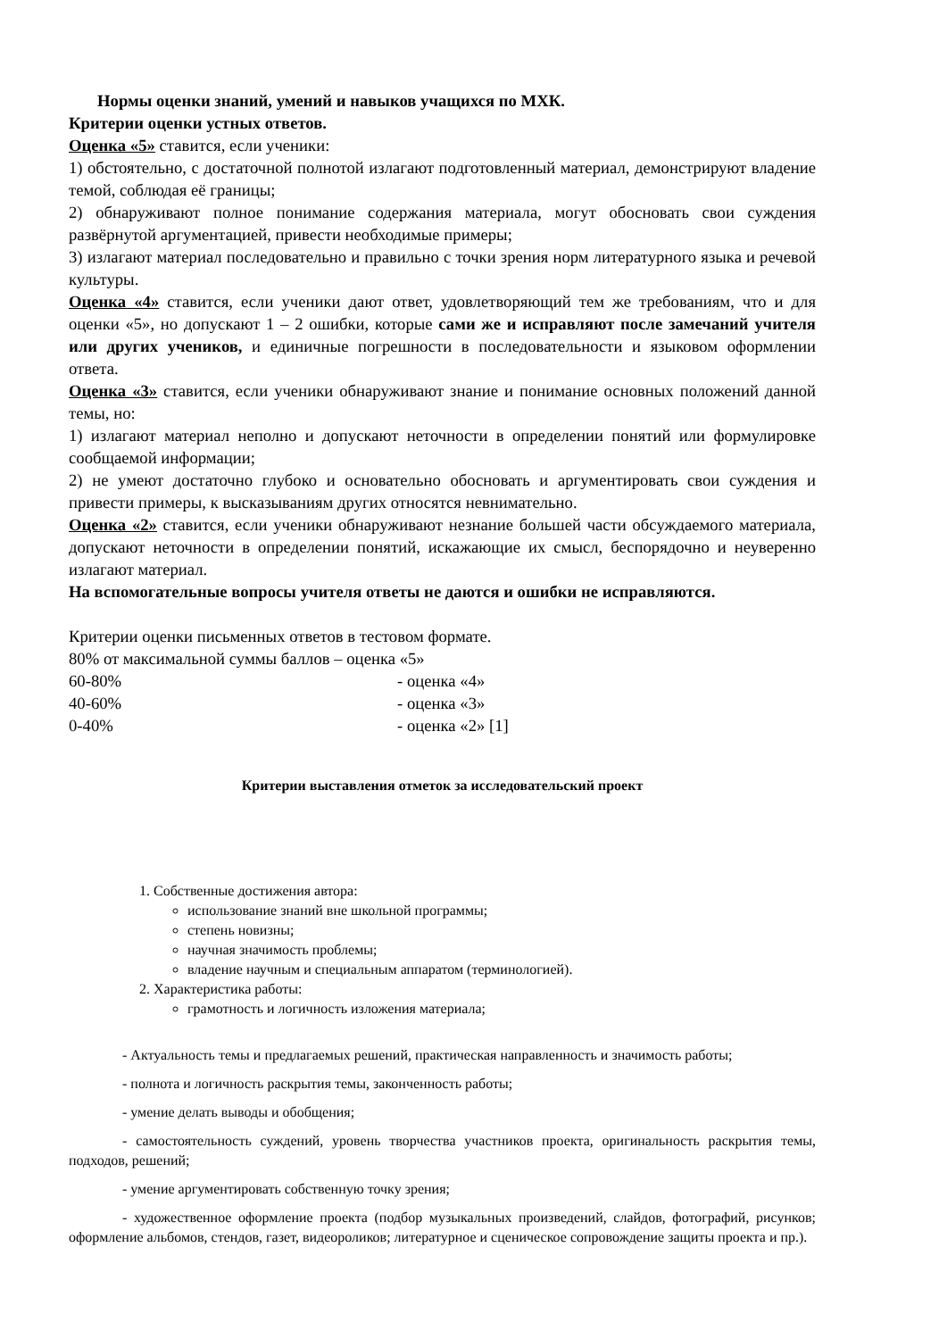Нормы оценки знаний, умений и навыков учащихся по МХК.
Критерии оценки устных ответов.
Оценка «5» ставится, если ученики:
1) обстоятельно, с достаточной полнотой излагают подготовленный материал, демонстрируют владение темой, соблюдая её границы;
2) обнаруживают полное понимание содержания материала, могут обосновать свои суждения развёрнутой аргументацией, привести необходимые примеры;
3) излагают материал последовательно и правильно с точки зрения норм литературного языка и речевой культуры.
Оценка «4» ставится, если ученики дают ответ, удовлетворяющий тем же требованиям, что и для оценки «5», но допускают 1 – 2 ошибки, которые сами же и исправляют после замечаний учителя или других учеников, и единичные погрешности в последовательности и языковом оформлении ответа.
Оценка «3» ставится, если ученики обнаруживают знание и понимание основных положений данной темы, но:
1) излагают материал неполно и допускают неточности в определении понятий или формулировке сообщаемой информации;
2) не умеют достаточно глубоко и основательно обосновать и аргументировать свои суждения и привести примеры, к высказываниям других относятся невнимательно.
Оценка «2» ставится, если ученики обнаруживают незнание большей части обсуждаемого материала, допускают неточности в определении понятий, искажающие их смысл, беспорядочно и неуверенно излагают материал.
На вспомогательные вопросы учителя ответы не даются и ошибки не исправляются.
Критерии оценки письменных ответов в тестовом формате.
80% от максимальной суммы баллов – оценка «5»
60-80% - оценка «4»
40-60% - оценка «3»
0-40% - оценка «2» [1]
Критерии выставления отметок за исследовательский проект
1. Собственные достижения автора:
использование знаний вне школьной программы;
степень новизны;
научная значимость проблемы;
владение научным и специальным аппаратом (терминологией).
2. Характеристика работы:
грамотность и логичность изложения материала;
- Актуальность темы и предлагаемых решений, практическая направленность и значимость работы;
- полнота и логичность раскрытия темы, законченность работы;
- умение делать выводы и обобщения;
- самостоятельность суждений, уровень творчества участников проекта, оригинальность раскрытия темы, подходов, решений;
- умение аргументировать собственную точку зрения;
- художественное оформление проекта (подбор музыкальных произведений, слайдов, фотографий, рисунков; оформление альбомов, стендов, газет, видеороликов; литературное и сценическое сопровождение защиты проекта и пр.).